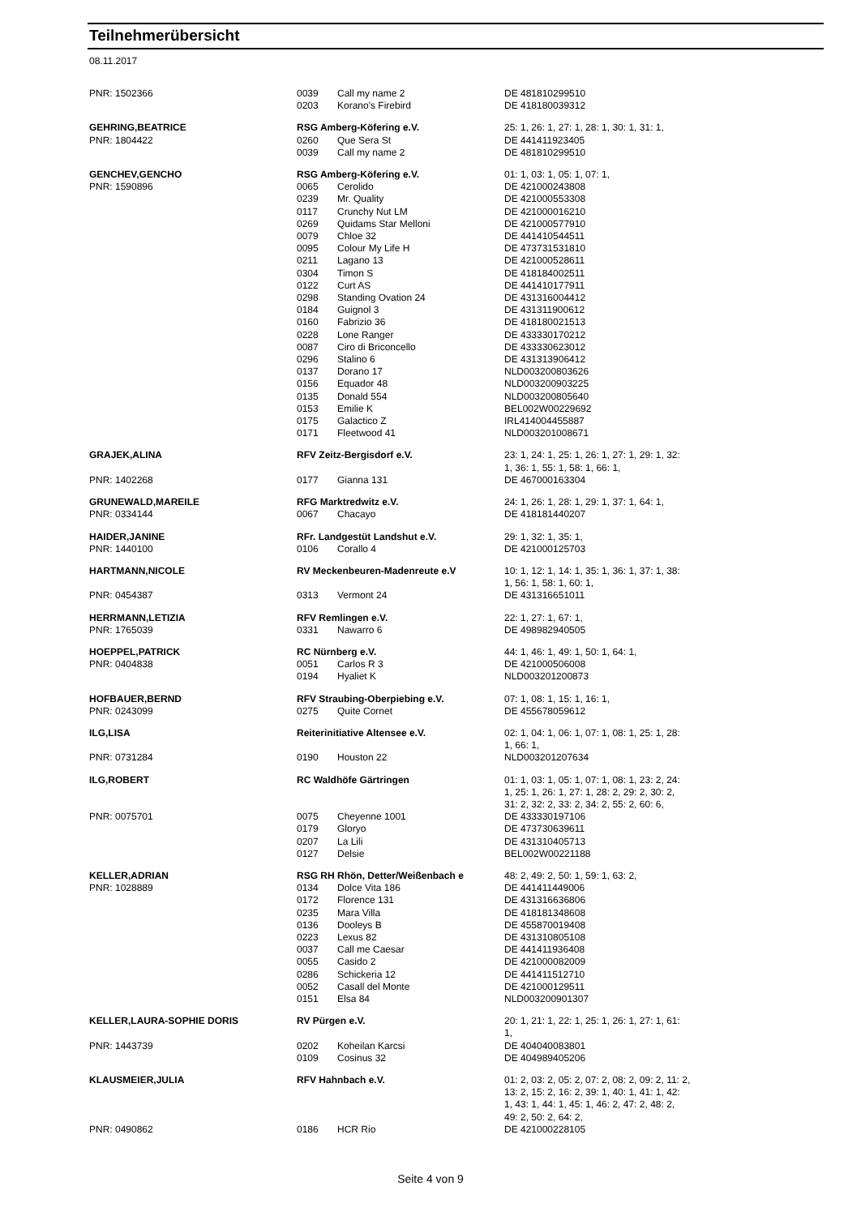Teilnehmerübersicht
08.11.2017
| PNR: 1502366 | 0039 | Call my name 2 | DE 481810299510 |
| | 0203 | Korano's Firebird | DE 418180039312 |
| GEHRING,BEATRICE | RSG Amberg-Köfering e.V. | | 25: 1, 26: 1, 27: 1, 28: 1, 30: 1, 31: 1, |
| PNR: 1804422 | 0260 | Que Sera St | DE 441411923405 |
| | 0039 | Call my name 2 | DE 481810299510 |
| GENCHEV,GENCHO | RSG Amberg-Köfering e.V. | | 01: 1, 03: 1, 05: 1, 07: 1, |
| PNR: 1590896 | 0065 | Cerolido | DE 421000243808 |
| | 0239 | Mr. Quality | DE 421000553308 |
| | 0117 | Crunchy Nut LM | DE 421000016210 |
| | 0269 | Quidams Star Melloni | DE 421000577910 |
| | 0079 | Chloe 32 | DE 441410544511 |
| | 0095 | Colour My Life H | DE 473731531810 |
| | 0211 | Lagano 13 | DE 421000528611 |
| | 0304 | Timon S | DE 418184002511 |
| | 0122 | Curt AS | DE 441410177911 |
| | 0298 | Standing Ovation 24 | DE 431316004412 |
| | 0184 | Guignol 3 | DE 431311900612 |
| | 0160 | Fabrizio 36 | DE 418180021513 |
| | 0228 | Lone Ranger | DE 433330170212 |
| | 0087 | Ciro di Briconcello | DE 433330623012 |
| | 0296 | Stalino 6 | DE 431313906412 |
| | 0137 | Dorano 17 | NLD003200803626 |
| | 0156 | Equador 48 | NLD003200903225 |
| | 0135 | Donald 554 | NLD003200805640 |
| | 0153 | Emilie K | BEL002W00229692 |
| | 0175 | Galactico Z | IRL414004455887 |
| | 0171 | Fleetwood 41 | NLD003201008671 |
| GRAJEK,ALINA | RFV Zeitz-Bergisdorf e.V. | | 23: 1, 24: 1, 25: 1, 26: 1, 27: 1, 29: 1, 32: 1, 36: 1, 55: 1, 58: 1, 66: 1, |
| PNR: 1402268 | 0177 | Gianna 131 | DE 467000163304 |
| GRUNEWALD,MAREILE | RFG Marktredwitz e.V. | | 24: 1, 26: 1, 28: 1, 29: 1, 37: 1, 64: 1, |
| PNR: 0334144 | 0067 | Chacayo | DE 418181440207 |
| HAIDER,JANINE | RFr. Landgestüt Landshut e.V. | | 29: 1, 32: 1, 35: 1, |
| PNR: 1440100 | 0106 | Corallo 4 | DE 421000125703 |
| HARTMANN,NICOLE | RV Meckenbeuren-Madenreute e.V | | 10: 1, 12: 1, 14: 1, 35: 1, 36: 1, 37: 1, 38: 1, 56: 1, 58: 1, 60: 1, |
| PNR: 0454387 | 0313 | Vermont 24 | DE 431316651011 |
| HERRMANN,LETIZIA | RFV Remlingen e.V. | | 22: 1, 27: 1, 67: 1, |
| PNR: 1765039 | 0331 | Nawarro 6 | DE 498982940505 |
| HOEPPEL,PATRICK | RC Nürnberg e.V. | | 44: 1, 46: 1, 49: 1, 50: 1, 64: 1, |
| PNR: 0404838 | 0051 | Carlos R 3 | DE 421000506008 |
| | 0194 | Hyaliet K | NLD003201200873 |
| HOFBAUER,BERND | RFV Straubing-Oberpiebing e.V. | | 07: 1, 08: 1, 15: 1, 16: 1, |
| PNR: 0243099 | 0275 | Quite Cornet | DE 455678059612 |
| ILG,LISA | Reiterinitiative Altensee e.V. | | 02: 1, 04: 1, 06: 1, 07: 1, 08: 1, 25: 1, 28: 1, 66: 1, |
| PNR: 0731284 | 0190 | Houston 22 | NLD003201207634 |
| ILG,ROBERT | RC Waldhöfe Gärtringen | | 01: 1, 03: 1, 05: 1, 07: 1, 08: 1, 23: 2, 24: 1, 25: 1, 26: 1, 27: 1, 28: 2, 29: 2, 30: 2, 31: 2, 32: 2, 33: 2, 34: 2, 55: 2, 60: 6, |
| PNR: 0075701 | 0075 | Cheyenne 1001 | DE 433330197106 |
| | 0179 | Gloryo | DE 473730639611 |
| | 0207 | La Lili | DE 431310405713 |
| | 0127 | Delsie | BEL002W00221188 |
| KELLER,ADRIAN | RSG RH Rhön, Detter/Weißenbach e | | 48: 2, 49: 2, 50: 1, 59: 1, 63: 2, |
| PNR: 1028889 | 0134 | Dolce Vita 186 | DE 441411449006 |
| | 0172 | Florence 131 | DE 431316636806 |
| | 0235 | Mara Villa | DE 418181348608 |
| | 0136 | Dooleys B | DE 455870019408 |
| | 0223 | Lexus 82 | DE 431310805108 |
| | 0037 | Call me Caesar | DE 441411936408 |
| | 0055 | Casido 2 | DE 421000082009 |
| | 0286 | Schickeria 12 | DE 441411512710 |
| | 0052 | Casall del Monte | DE 421000129511 |
| | 0151 | Elsa 84 | NLD003200901307 |
| KELLER,LAURA-SOPHIE DORIS | RV Pürgen e.V. | | 20: 1, 21: 1, 22: 1, 25: 1, 26: 1, 27: 1, 61: 1, |
| PNR: 1443739 | 0202 | Koheilan Karcsi | DE 404040083801 |
| | 0109 | Cosinus 32 | DE 404989405206 |
| KLAUSMEIER,JULIA | RFV Hahnbach e.V. | | 01: 2, 03: 2, 05: 2, 07: 2, 08: 2, 09: 2, 11: 2, 13: 2, 15: 2, 16: 2, 39: 1, 40: 1, 41: 1, 42: 1, 43: 1, 44: 1, 45: 1, 46: 2, 47: 2, 48: 2, 49: 2, 50: 2, 64: 2, |
| PNR: 0490862 | 0186 | HCR Rio | DE 421000228105 |
Seite 4 von 9